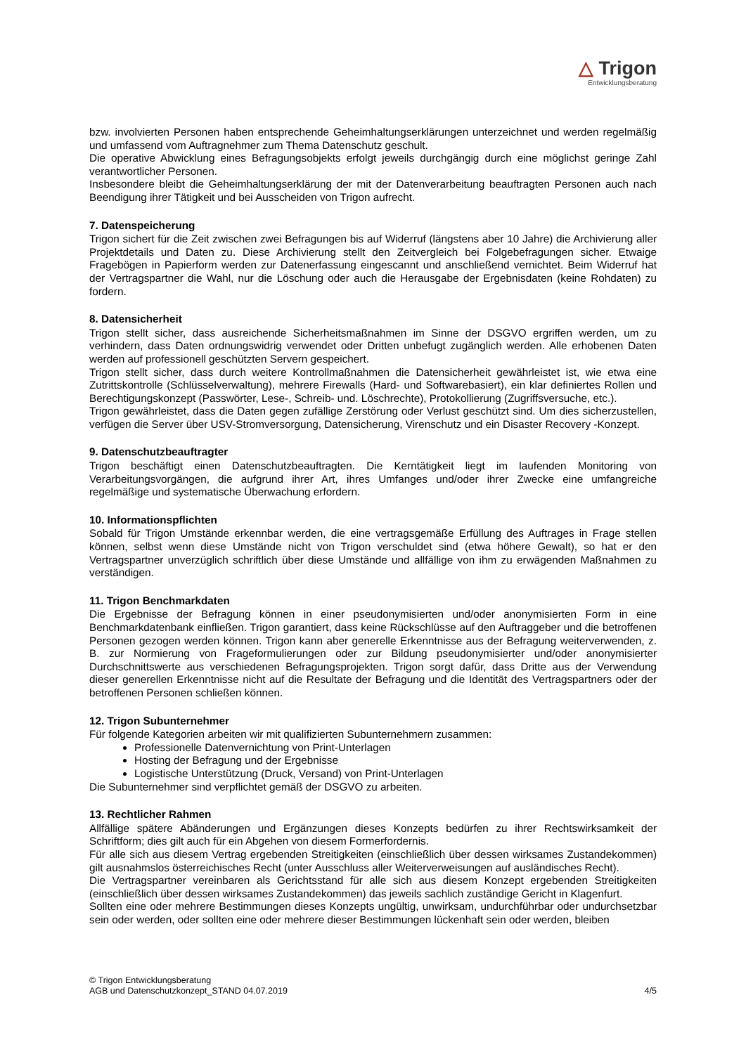△ Trigon
Entwicklungsberatung
bzw. involvierten Personen haben entsprechende Geheimhaltungserklärungen unterzeichnet und werden regelmäßig und umfassend vom Auftragnehmer zum Thema Datenschutz geschult.
Die operative Abwicklung eines Befragungsobjekts erfolgt jeweils durchgängig durch eine möglichst geringe Zahl verantwortlicher Personen.
Insbesondere bleibt die Geheimhaltungserklärung der mit der Datenverarbeitung beauftragten Personen auch nach Beendigung ihrer Tätigkeit und bei Ausscheiden von Trigon aufrecht.
7. Datenspeicherung
Trigon sichert für die Zeit zwischen zwei Befragungen bis auf Widerruf (längstens aber 10 Jahre) die Archivierung aller Projektdetails und Daten zu. Diese Archivierung stellt den Zeitvergleich bei Folgebefragungen sicher. Etwaige Fragebögen in Papierform werden zur Datenerfassung eingescannt und anschließend vernichtet. Beim Widerruf hat der Vertragspartner die Wahl, nur die Löschung oder auch die Herausgabe der Ergebnisdaten (keine Rohdaten) zu fordern.
8. Datensicherheit
Trigon stellt sicher, dass ausreichende Sicherheitsmaßnahmen im Sinne der DSGVO ergriffen werden, um zu verhindern, dass Daten ordnungswidrig verwendet oder Dritten unbefugt zugänglich werden. Alle erhobenen Daten werden auf professionell geschützten Servern gespeichert.
Trigon stellt sicher, dass durch weitere Kontrollmaßnahmen die Datensicherheit gewährleistet ist, wie etwa eine Zutrittskontrolle (Schlüsselverwaltung), mehrere Firewalls (Hard- und Softwarebasiert), ein klar definiertes Rollen und Berechtigungskonzept (Passwörter, Lese-, Schreib- und. Löschrechte), Protokollierung (Zugriffsversuche, etc.).
Trigon gewährleistet, dass die Daten gegen zufällige Zerstörung oder Verlust geschützt sind. Um dies sicherzustellen, verfügen die Server über USV-Stromversorgung, Datensicherung, Virenschutz und ein Disaster Recovery -Konzept.
9. Datenschutzbeauftragter
Trigon beschäftigt einen Datenschutzbeauftragten. Die Kerntätigkeit liegt im laufenden Monitoring von Verarbeitungsvorgängen, die aufgrund ihrer Art, ihres Umfanges und/oder ihrer Zwecke eine umfangreiche regelmäßige und systematische Überwachung erfordern.
10. Informationspflichten
Sobald für Trigon Umstände erkennbar werden, die eine vertragsgemäße Erfüllung des Auftrages in Frage stellen können, selbst wenn diese Umstände nicht von Trigon verschuldet sind (etwa höhere Gewalt), so hat er den Vertragspartner unverzüglich schriftlich über diese Umstände und allfällige von ihm zu erwägenden Maßnahmen zu verständigen.
11. Trigon Benchmarkdaten
Die Ergebnisse der Befragung können in einer pseudonymisierten und/oder anonymisierten Form in eine Benchmarkdatenbank einfließen. Trigon garantiert, dass keine Rückschlüsse auf den Auftraggeber und die betroffenen Personen gezogen werden können. Trigon kann aber generelle Erkenntnisse aus der Befragung weiterverwenden, z. B. zur Normierung von Frageformulierungen oder zur Bildung pseudonymisierter und/oder anonymisierter Durchschnittswerte aus verschiedenen Befragungsprojekten. Trigon sorgt dafür, dass Dritte aus der Verwendung dieser generellen Erkenntnisse nicht auf die Resultate der Befragung und die Identität des Vertragspartners oder der betroffenen Personen schließen können.
12. Trigon Subunternehmer
Für folgende Kategorien arbeiten wir mit qualifizierten Subunternehmern zusammen:
Professionelle Datenvernichtung von Print-Unterlagen
Hosting der Befragung und der Ergebnisse
Logistische Unterstützung (Druck, Versand) von Print-Unterlagen
Die Subunternehmer sind verpflichtet gemäß der DSGVO zu arbeiten.
13. Rechtlicher Rahmen
Allfällige spätere Abänderungen und Ergänzungen dieses Konzepts bedürfen zu ihrer Rechtswirksamkeit der Schriftform; dies gilt auch für ein Abgehen von diesem Formerfordernis.
Für alle sich aus diesem Vertrag ergebenden Streitigkeiten (einschließlich über dessen wirksames Zustandekommen) gilt ausnahmslos österreichisches Recht (unter Ausschluss aller Weiterverweisungen auf ausländisches Recht).
Die Vertragspartner vereinbaren als Gerichtsstand für alle sich aus diesem Konzept ergebenden Streitigkeiten (einschließlich über dessen wirksames Zustandekommen) das jeweils sachlich zuständige Gericht in Klagenfurt.
Sollten eine oder mehrere Bestimmungen dieses Konzepts ungültig, unwirksam, undurchführbar oder undurchsetzbar sein oder werden, oder sollten eine oder mehrere dieser Bestimmungen lückenhaft sein oder werden, bleiben
© Trigon Entwicklungsberatung
AGB und Datenschutzkonzept_STAND 04.07.2019 4/5